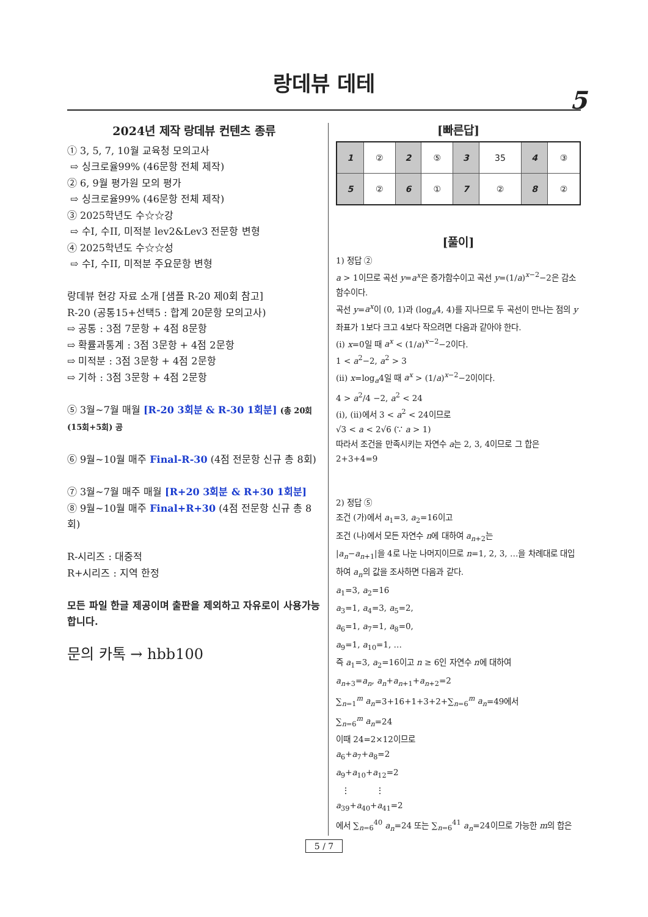랑데뷰 데테
5
2024년 제작 랑데뷰 컨텐츠 종류
① 3, 5, 7, 10월 교육청 모의고사
⇨ 싱크로율99% (46문항 전체 제작)
② 6, 9월 평가원 모의 평가
⇨ 싱크로율99% (46문항 전체 제작)
③ 2025학년도 수☆☆강
⇨ 수I, 수II, 미적분 lev2&Lev3 전문항 변형
④ 2025학년도 수☆☆성
⇨ 수I, 수II, 미적분 주요문항 변형
랑데뷰 현강 자료 소개 [샘플 R-20 제0회 참고]
R-20 (공통15+선택5 : 합계 20문항 모의고사)
⇨ 공통 : 3점 7문항 + 4점 8문항
⇨ 확률과통계 : 3점 3문항 + 4점 2문항
⇨ 미적분 : 3점 3문항 + 4점 2문항
⇨ 기하 : 3점 3문항 + 4점 2문항
⑤ 3월~7월 매월 [R-20 3회분 & R-30 1회분] (총 20회 (15회+5회) 공
⑥ 9월~10월 매주 Final-R-30 (4점 전문항 신규 총 8회)
⑦ 3월~7월 매주 매월 [R+20 3회분 & R+30 1회분]
⑧ 9월~10월 매주 Final+R+30 (4점 전문항 신규 총 8회)
R-시리즈 : 대중적
R+시리즈 : 지역 한정
모든 파일 한글 제공이며 출판을 제외하고 자유로이 사용가능합니다.
문의 카톡 → hbb100
[빠른답]
| 1 | ② | 2 | ⑤ | 3 | 35 | 4 | ③ |
| 5 | ② | 6 | ① | 7 | ② | 8 | ② |
[풀이]
1) 정답 ②
a > 1이므로 곡선 y=a<sup>x</sup>은 증가함수이고 곡선 y=(1/a)<sup>x−2</sup>−2은 감소함수이다.
곡선 y=a<sup>x</sup>이 (0, 1)과 (log<sub>a</sub>4, 4)를 지나므로 두 곡선이 만나는 점의 y좌표가 1보다 크고 4보다 작으려면 다음과 같아야 한다.
(i) x=0일 때 a<sup>x</sup> < (1/a)<sup>x−2</sup>−2이다.
1 < a<sup>2</sup>−2, a<sup>2</sup> > 3
(ii) x=log<sub>a</sub>4일 때 a<sup>x</sup> > (1/a)<sup>x−2</sup>−2이이다.
4 > a<sup>2</sup>/4 −2, a<sup>2</sup> < 24
(i), (ii)에서 3 < a<sup>2</sup> < 24이므로
√3 < a < 2√6 (∵ a > 1)
따라서 조건을 만족시키는 자연수 a는 2, 3, 4이므로 그 합은
2+3+4=9
2) 정답 ⑤
조건 (가)에서 a<sub>1</sub>=3, a<sub>2</sub>=16이고
조건 (나)에서 모든 자연수 n에 대하여 a<sub>n+2</sub>는
|a<sub>n</sub>−a<sub>n+1</sub>|을 4로 나눈 나머지이므로 n=1, 2, 3, …을 차례대로 대입하여 a<sub>n</sub>의 값을 조사하면 다음과 같다.
a<sub>1</sub>=3, a<sub>2</sub>=16
a<sub>3</sub>=1, a<sub>4</sub>=3, a<sub>5</sub>=2,
a<sub>6</sub>=1, a<sub>7</sub>=1, a<sub>8</sub>=0,
a<sub>9</sub>=1, a<sub>10</sub>=1, …
즉 a<sub>1</sub>=3, a<sub>2</sub>=16이고 n ≥ 6인 자연수 n에 대하여
a<sub>n+3</sub>=a<sub>n</sub>, a<sub>n</sub>+a<sub>n+1</sub>+a<sub>n+2</sub>=2
∑<sub>n=1</sub><sup>m</sup> a<sub>n</sub>=3+16+1+3+2+∑<sub>n=6</sub><sup>m</sup> a<sub>n</sub>=49에서
∑<sub>n=6</sub><sup>m</sup> a<sub>n</sub>=24
이때 24=2×12이므로
a<sub>6</sub>+a<sub>7</sub>+a<sub>8</sub>=2
a<sub>9</sub>+a<sub>10</sub>+a<sub>12</sub>=2
⋮ ⋮
a<sub>39</sub>+a<sub>40</sub>+a<sub>41</sub>=2
에서 ∑<sub>n=6</sub><sup>40</sup> a<sub>n</sub>=24 또는 ∑<sub>n=6</sub><sup>41</sup> a<sub>n</sub>=24이므로 가능한 m의 합은
5 / 7